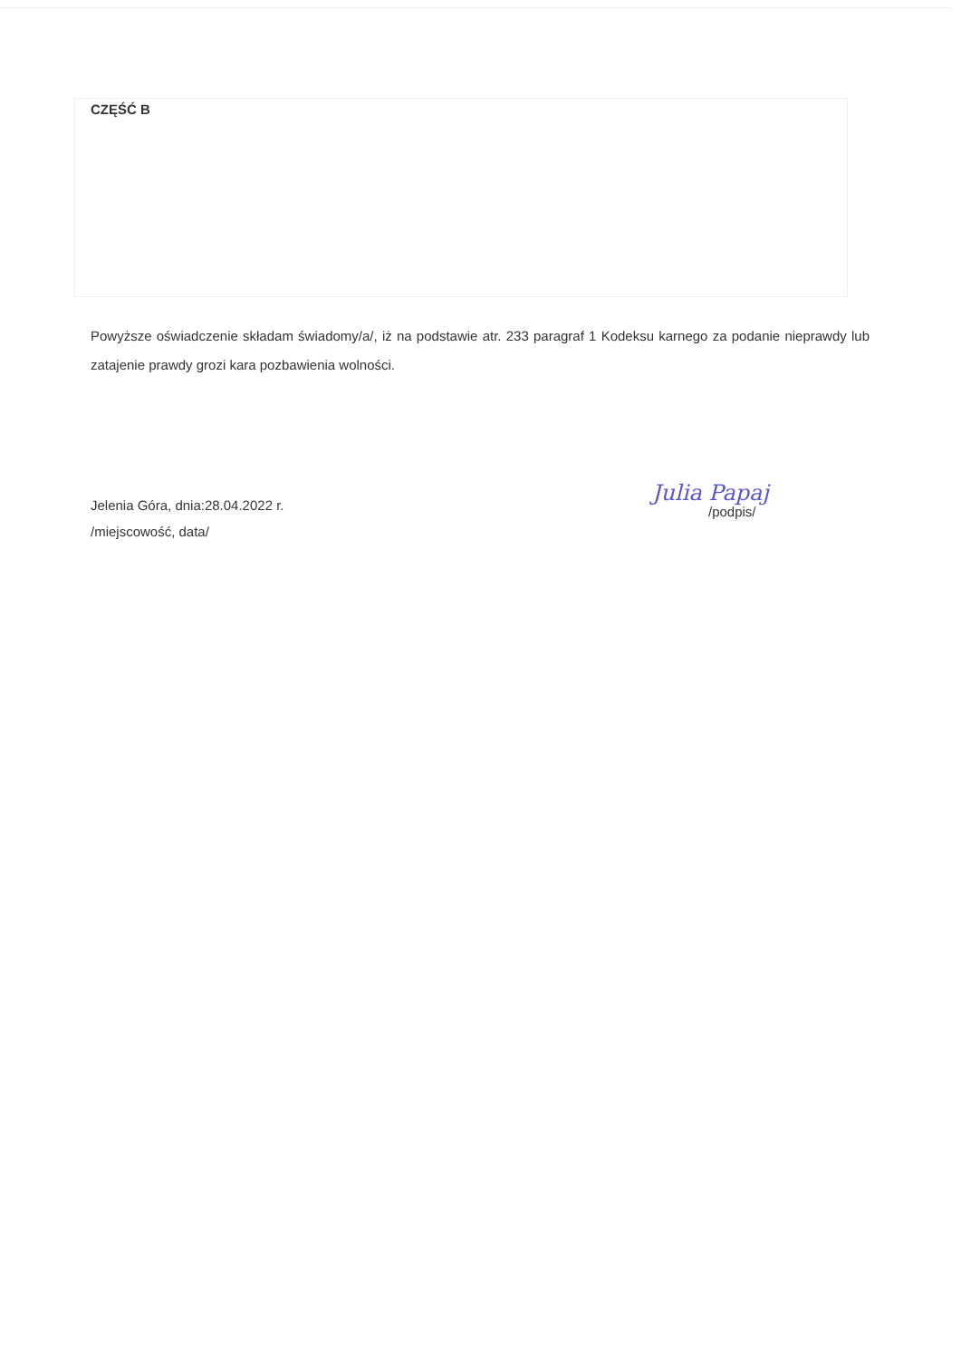CZĘŚĆ B
Powyższe oświadczenie składam świadomy/a/, iż na podstawie atr. 233 paragraf 1 Kodeksu karnego za podanie nieprawdy lub zatajenie prawdy grozi kara pozbawienia wolności.
Jelenia Góra, dnia:28.04.2022 r.
/miejscowość, data/
Julia Papaj
/podpis/